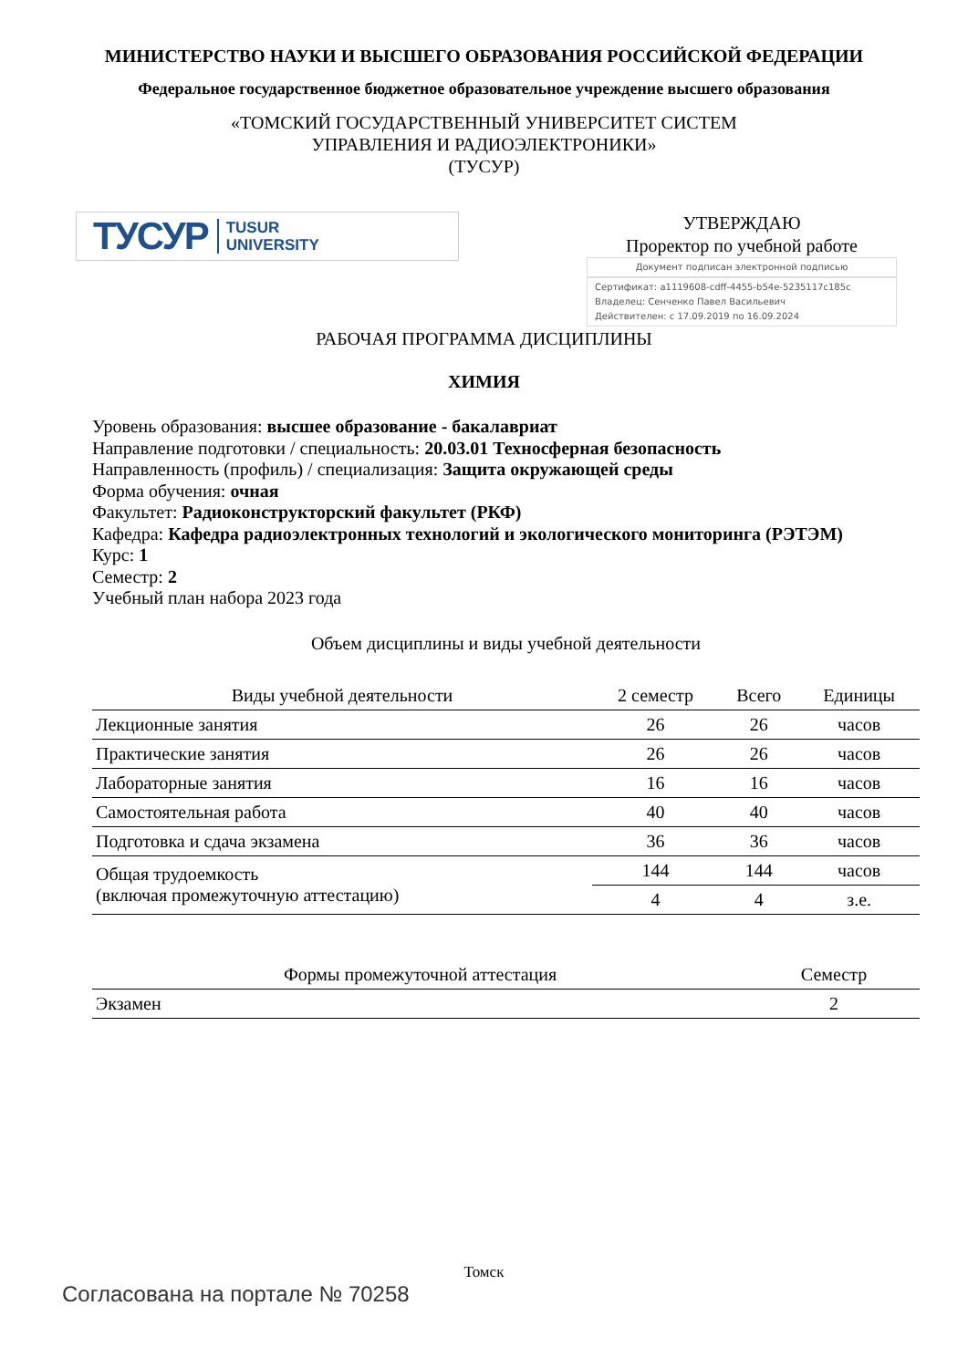МИНИСТЕРСТВО НАУКИ И ВЫСШЕГО ОБРАЗОВАНИЯ РОССИЙСКОЙ ФЕДЕРАЦИИ
Федеральное государственное бюджетное образовательное учреждение высшего образования
«ТОМСКИЙ ГОСУДАРСТВЕННЫЙ УНИВЕРСИТЕТ СИСТЕМ
УПРАВЛЕНИЯ И РАДИОЭЛЕКТРОНИКИ»
(ТУСУР)
ТУСУР TUSUR
UNIVERSITY
УТВЕРЖДАЮ
Проректор по учебной работе
Документ подписан электронной подписью
Сертификат: a1119608-cdff-4455-b54e-5235117c185c
Владелец: Сенченко Павел Васильевич
Действителен: с 17.09.2019 по 16.09.2024
РАБОЧАЯ ПРОГРАММА ДИСЦИПЛИНЫ
ХИМИЯ
Уровень образования: высшее образование - бакалавриат
Направление подготовки / специальность: 20.03.01 Техносферная безопасность
Направленность (профиль) / специализация: Защита окружающей среды
Форма обучения: очная
Факультет: Радиоконструкторский факультет (РКФ)
Кафедра: Кафедра радиоэлектронных технологий и экологического мониторинга (РЭТЭМ)
Курс: 1
Семестр: 2
Учебный план набора 2023 года
Объем дисциплины и виды учебной деятельности
| Виды учебной деятельности | 2 семестр | Всего | Единицы |
| --- | --- | --- | --- |
| Лекционные занятия | 26 | 26 | часов |
| Практические занятия | 26 | 26 | часов |
| Лабораторные занятия | 16 | 16 | часов |
| Самостоятельная работа | 40 | 40 | часов |
| Подготовка и сдача экзамена | 36 | 36 | часов |
| Общая трудоемкость (включая промежуточную аттестацию) | 144 | 144 | часов |
| | 4 | 4 | з.е. |
| Формы промежуточной аттестация | Семестр |
| --- | --- |
| Экзамен | 2 |
Томск
Согласована на портале № 70258